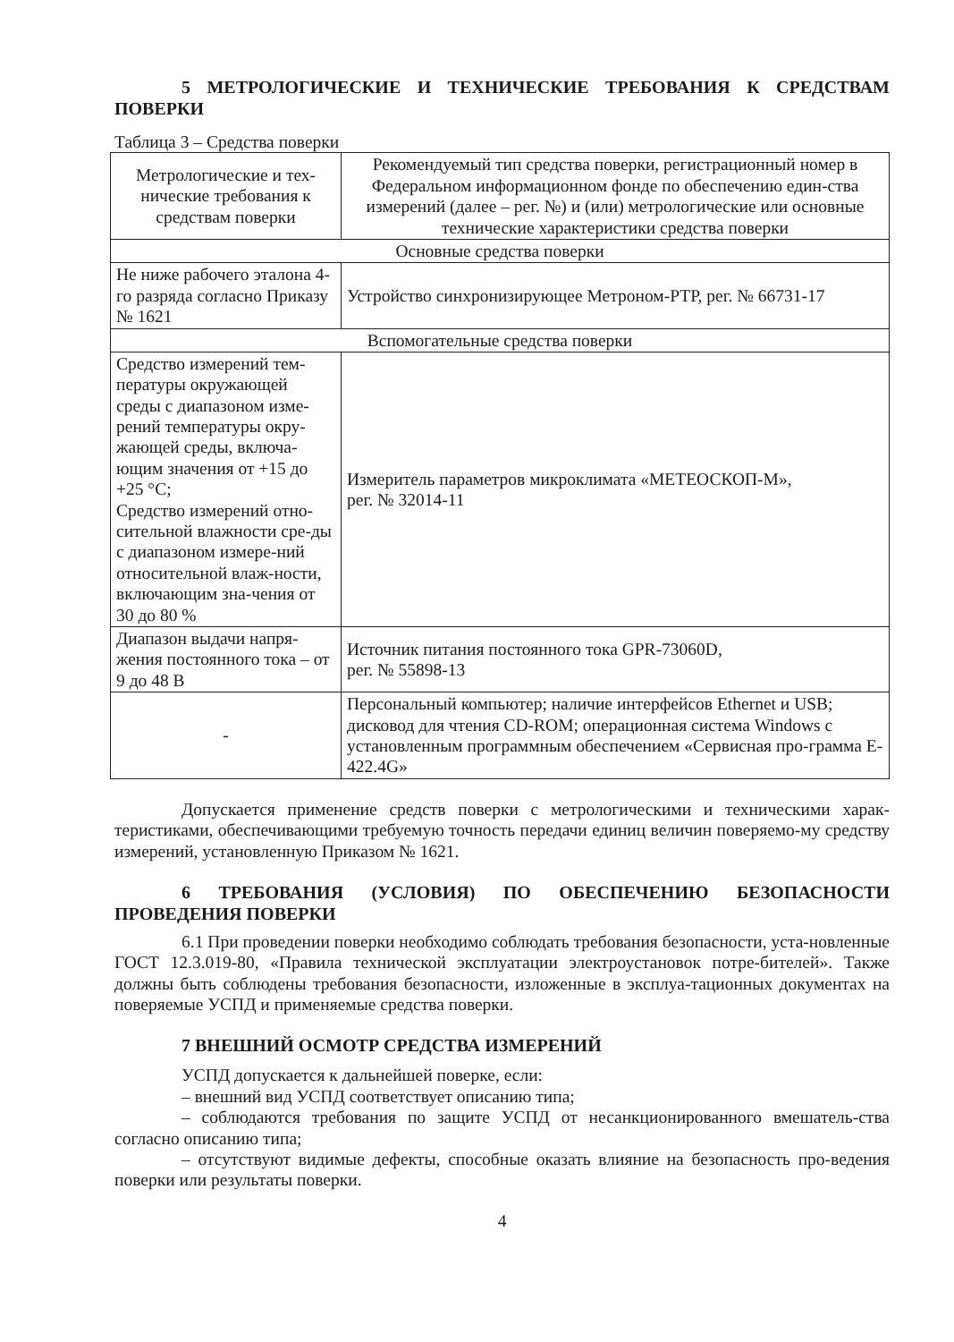5 МЕТРОЛОГИЧЕСКИЕ И ТЕХНИЧЕСКИЕ ТРЕБОВАНИЯ К СРЕДСТВАМ ПОВЕРКИ
Таблица 3 – Средства поверки
| Метрологические и тех-нические требования к средствам поверки | Рекомендуемый тип средства поверки, регистрационный номер в Федеральном информационном фонде по обеспечению един-ства измерений (далее – рег. №) и (или) метрологические или основные технические характеристики средства поверки |
| Основные средства поверки | |
| Не ниже рабочего эталона 4-го разряда согласно Приказу № 1621 | Устройство синхронизирующее Метроном-РТР, рег. № 66731-17 |
| Вспомогательные средства поверки | |
| Средство измерений тем-пературы окружающей среды с диапазоном изме-рений температуры окру-жающей среды, включа-ющим значения от +15 до +25 °C; Средство измерений отно-сительной влажности сре-ды с диапазоном измере-ний относительной влаж-ности, включающим зна-чения от 30 до 80 % | Измеритель параметров микроклимата «МЕТЕОСКОП-М», рег. № 32014-11 |
| Диапазон выдачи напря-жения постоянного тока – от 9 до 48 В | Источник питания постоянного тока GPR-73060D, рег. № 55898-13 |
| - | Персональный компьютер; наличие интерфейсов Ethernet и USB; дисковод для чтения CD-ROM; операционная система Windows с установленным программным обеспечением «Сервисная про-грамма E-422.4G» |
Допускается применение средств поверки с метрологическими и техническими харак-теристиками, обеспечивающими требуемую точность передачи единиц величин поверяемо-му средству измерений, установленную Приказом № 1621.
6 ТРЕБОВАНИЯ (УСЛОВИЯ) ПО ОБЕСПЕЧЕНИЮ БЕЗОПАСНОСТИ ПРОВЕДЕНИЯ ПОВЕРКИ
6.1 При проведении поверки необходимо соблюдать требования безопасности, уста-новленные ГОСТ 12.3.019-80, «Правила технической эксплуатации электроустановок потре-бителей». Также должны быть соблюдены требования безопасности, изложенные в эксплуа-тационных документах на поверяемые УСПД и применяемые средства поверки.
7 ВНЕШНИЙ ОСМОТР СРЕДСТВА ИЗМЕРЕНИЙ
УСПД допускается к дальнейшей поверке, если:
– внешний вид УСПД соответствует описанию типа;
– соблюдаются требования по защите УСПД от несанкционированного вмешатель-ства согласно описанию типа;
– отсутствуют видимые дефекты, способные оказать влияние на безопасность про-ведения поверки или результаты поверки.
4